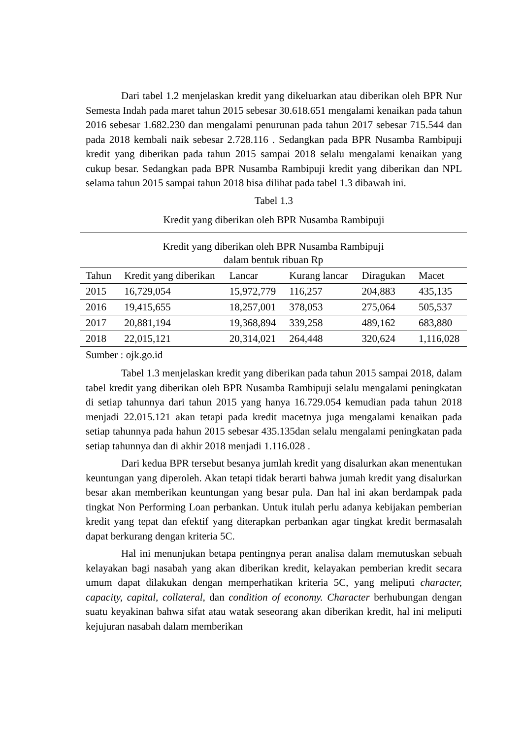Dari tabel 1.2 menjelaskan kredit yang dikeluarkan atau diberikan oleh BPR Nur Semesta Indah pada maret tahun 2015 sebesar 30.618.651 mengalami kenaikan pada tahun 2016 sebesar 1.682.230 dan mengalami penurunan pada tahun 2017 sebesar 715.544 dan pada 2018 kembali naik sebesar 2.728.116 . Sedangkan pada BPR Nusamba Rambipuji kredit yang diberikan pada tahun 2015 sampai 2018 selalu mengalami kenaikan yang cukup besar. Sedangkan pada BPR Nusamba Rambipuji kredit yang diberikan dan NPL selama tahun 2015 sampai tahun 2018 bisa dilihat pada tabel 1.3 dibawah ini.
Tabel 1.3
Kredit yang diberikan oleh BPR Nusamba Rambipuji
| Kredit yang diberikan oleh BPR Nusamba Rambipuji dalam bentuk ribuan Rp | | | | | |
| Tahun | Kredit yang diberikan | Lancar | Kurang lancar | Diragukan | Macet |
| 2015 | 16,729,054 | 15,972,779 | 116,257 | 204,883 | 435,135 |
| 2016 | 19,415,655 | 18,257,001 | 378,053 | 275,064 | 505,537 |
| 2017 | 20,881,194 | 19,368,894 | 339,258 | 489,162 | 683,880 |
| 2018 | 22,015,121 | 20,314,021 | 264,448 | 320,624 | 1,116,028 |
Sumber : ojk.go.id
Tabel 1.3 menjelaskan kredit yang diberikan pada tahun 2015 sampai 2018, dalam tabel kredit yang diberikan oleh BPR Nusamba Rambipuji selalu mengalami peningkatan di setiap tahunnya dari tahun 2015 yang hanya 16.729.054 kemudian pada tahun 2018 menjadi 22.015.121 akan tetapi pada kredit macetnya juga mengalami kenaikan pada setiap tahunnya pada hahun 2015 sebesar 435.135dan selalu mengalami peningkatan pada setiap tahunnya dan di akhir 2018 menjadi 1.116.028 .
Dari kedua BPR tersebut besanya jumlah kredit yang disalurkan akan menentukan keuntungan yang diperoleh. Akan tetapi tidak berarti bahwa jumah kredit yang disalurkan besar akan memberikan keuntungan yang besar pula. Dan hal ini akan berdampak pada tingkat Non Performing Loan perbankan. Untuk itulah perlu adanya kebijakan pemberian kredit yang tepat dan efektif yang diterapkan perbankan agar tingkat kredit bermasalah dapat berkurang dengan kriteria 5C.
Hal ini menunjukan betapa pentingnya peran analisa dalam memutuskan sebuah kelayakan bagi nasabah yang akan diberikan kredit, kelayakan pemberian kredit secara umum dapat dilakukan dengan memperhatikan kriteria 5C, yang meliputi character, capacity, capital, collateral, dan condition of economy. Character berhubungan dengan suatu keyakinan bahwa sifat atau watak seseorang akan diberikan kredit, hal ini meliputi kejujuran nasabah dalam memberikan